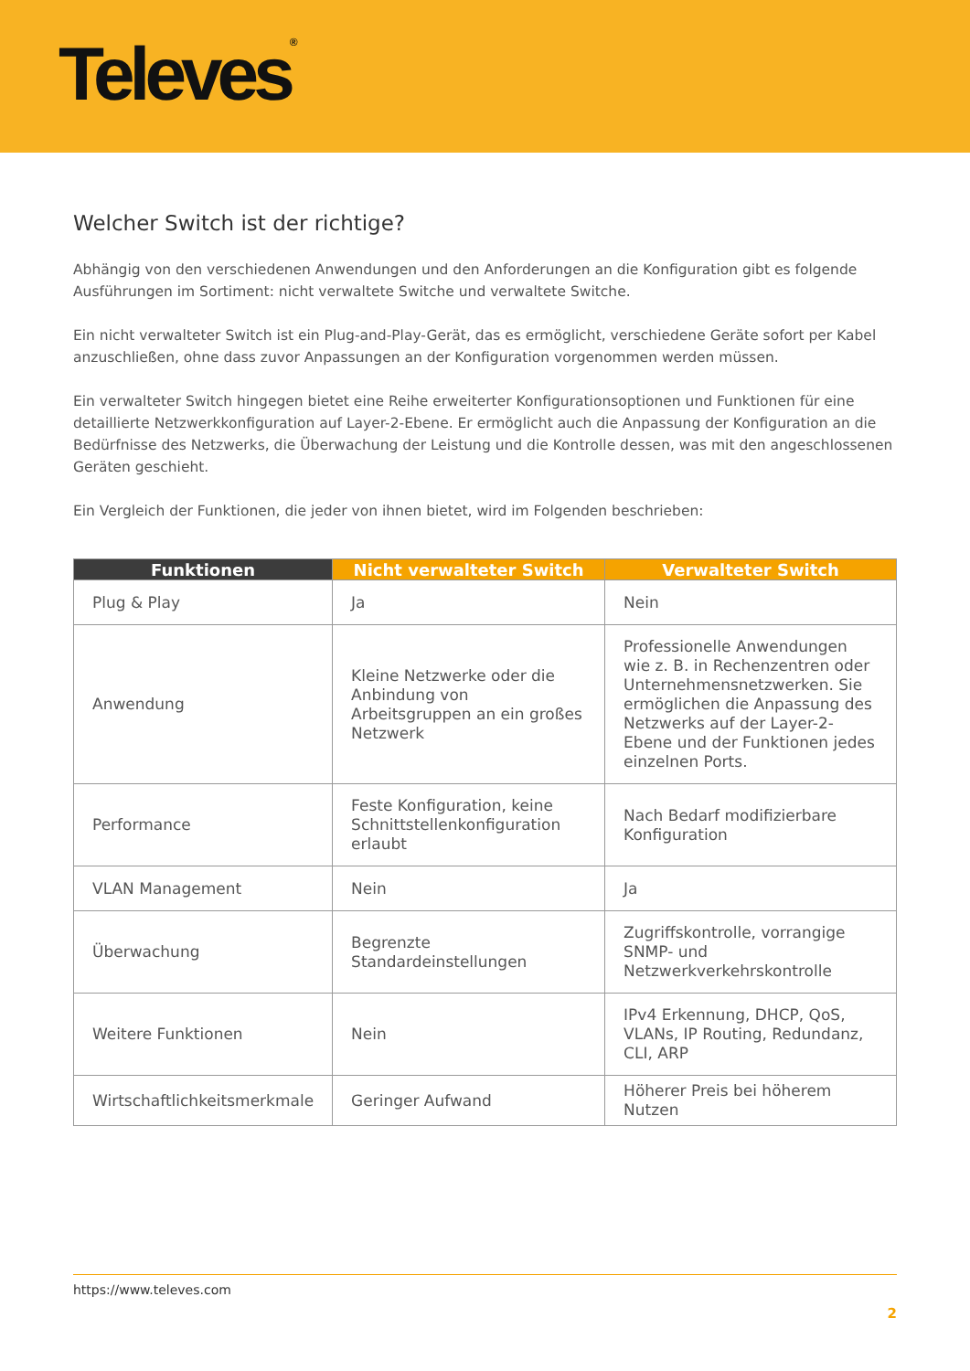Televes<sup>®</sup>
Welcher Switch ist der richtige?
Abhängig von den verschiedenen Anwendungen und den Anforderungen an die Konfiguration gibt es folgende Ausführungen im Sortiment: nicht verwaltete Switche und verwaltete Switche.
Ein nicht verwalteter Switch ist ein Plug-and-Play-Gerät, das es ermöglicht, verschiedene Geräte sofort per Kabel anzuschließen, ohne dass zuvor Anpassungen an der Konfiguration vorgenommen werden müssen.
Ein verwalteter Switch hingegen bietet eine Reihe erweiterter Konfigurationsoptionen und Funktionen für eine detaillierte Netzwerkkonfiguration auf Layer-2-Ebene. Er ermöglicht auch die Anpassung der Konfiguration an die Bedürfnisse des Netzwerks, die Überwachung der Leistung und die Kontrolle dessen, was mit den angeschlossenen Geräten geschieht.
Ein Vergleich der Funktionen, die jeder von ihnen bietet, wird im Folgenden beschrieben:
| Funktionen | Nicht verwalteter Switch | Verwalteter Switch |
| --- | --- | --- |
| Plug & Play | Ja | Nein |
| Anwendung | Kleine Netzwerke oder die Anbindung von Arbeitsgruppen an ein großes Netzwerk | Professionelle Anwendungen wie z. B. in Rechenzentren oder Unternehmensnetzwerken. Sie ermöglichen die Anpassung des Netzwerks auf der Layer-2-Ebene und der Funktionen jedes einzelnen Ports. |
| Performance | Feste Konfiguration, keine Schnittstellenkonfiguration erlaubt | Nach Bedarf modifizierbare Konfiguration |
| VLAN Management | Nein | Ja |
| Überwachung | Begrenzte Standardeinstellungen | Zugriffskontrolle, vorrangige SNMP- und Netzwerkverkehrskontrolle |
| Weitere Funktionen | Nein | IPv4 Erkennung, DHCP, QoS, VLANs, IP Routing, Redundanz, CLI, ARP |
| Wirtschaftlichkeitsmerkmale | Geringer Aufwand | Höherer Preis bei höherem Nutzen |
https://www.televes.com
2